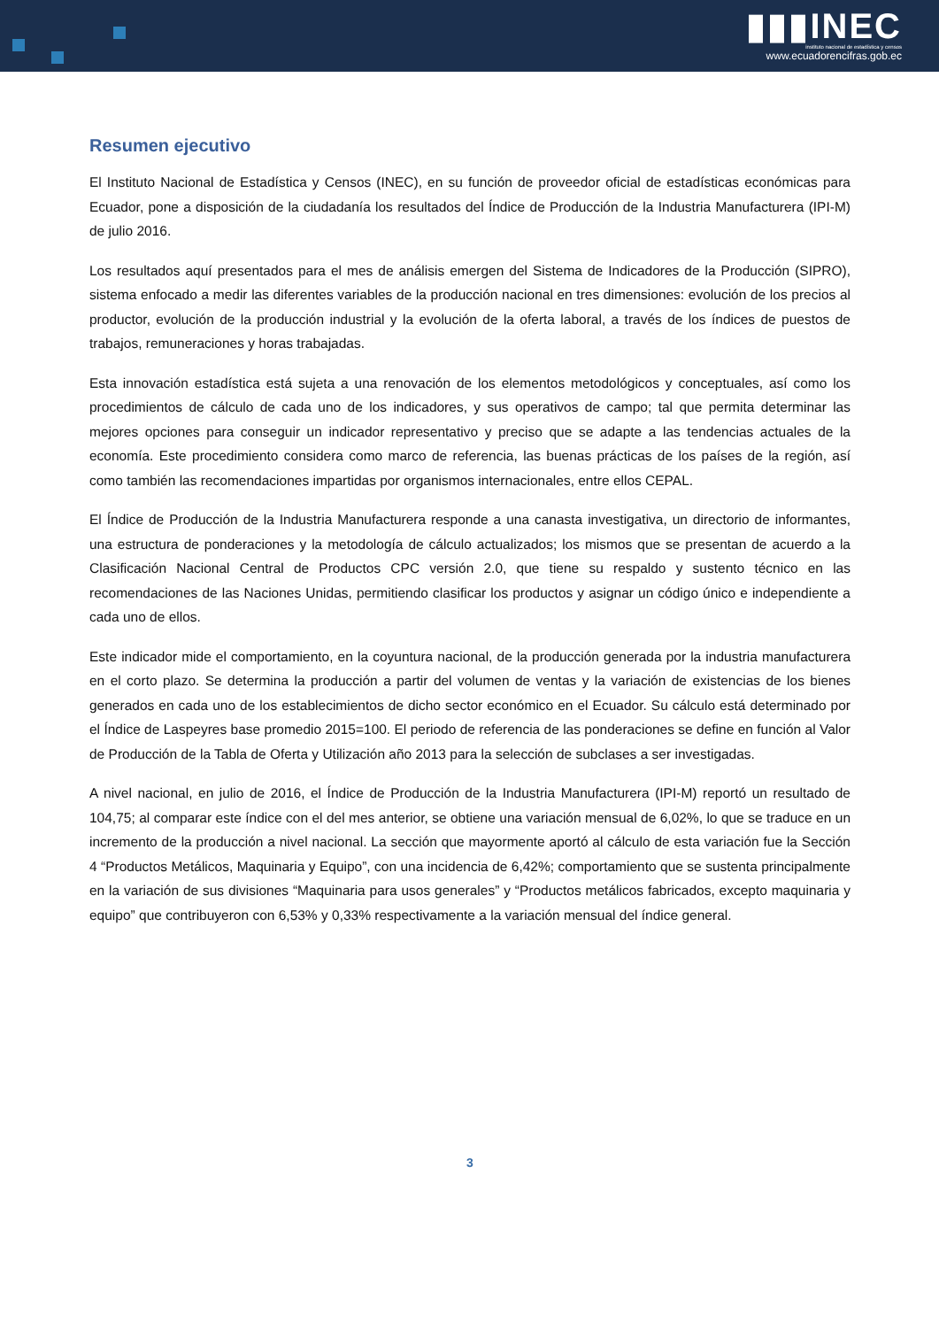▮▮▮INEC
instituto nacional de estadística y censos
www.ecuadorencifras.gob.ec
Resumen ejecutivo
El Instituto Nacional de Estadística y Censos (INEC), en su función de proveedor oficial de estadísticas económicas para Ecuador, pone a disposición de la ciudadanía los resultados del Índice de Producción de la Industria Manufacturera (IPI-M) de julio 2016.
Los resultados aquí presentados para el mes de análisis emergen del Sistema de Indicadores de la Producción (SIPRO), sistema enfocado a medir las diferentes variables de la producción nacional en tres dimensiones: evolución de los precios al productor, evolución de la producción industrial y la evolución de la oferta laboral, a través de los índices de puestos de trabajos, remuneraciones y horas trabajadas.
Esta innovación estadística está sujeta a una renovación de los elementos metodológicos y conceptuales, así como los procedimientos de cálculo de cada uno de los indicadores, y sus operativos de campo; tal que permita determinar las mejores opciones para conseguir un indicador representativo y preciso que se adapte a las tendencias actuales de la economía. Este procedimiento considera como marco de referencia, las buenas prácticas de los países de la región, así como también las recomendaciones impartidas por organismos internacionales, entre ellos CEPAL.
El Índice de Producción de la Industria Manufacturera responde a una canasta investigativa, un directorio de informantes, una estructura de ponderaciones y la metodología de cálculo actualizados; los mismos que se presentan de acuerdo a la Clasificación Nacional Central de Productos CPC versión 2.0, que tiene su respaldo y sustento técnico en las recomendaciones de las Naciones Unidas, permitiendo clasificar los productos y asignar un código único e independiente a cada uno de ellos.
Este indicador mide el comportamiento, en la coyuntura nacional, de la producción generada por la industria manufacturera en el corto plazo. Se determina la producción a partir del volumen de ventas y la variación de existencias de los bienes generados en cada uno de los establecimientos de dicho sector económico en el Ecuador. Su cálculo está determinado por el Índice de Laspeyres base promedio 2015=100. El periodo de referencia de las ponderaciones se define en función al Valor de Producción de la Tabla de Oferta y Utilización año 2013 para la selección de subclases a ser investigadas.
A nivel nacional, en julio de 2016, el Índice de Producción de la Industria Manufacturera (IPI-M) reportó un resultado de 104,75; al comparar este índice con el del mes anterior, se obtiene una variación mensual de 6,02%, lo que se traduce en un incremento de la producción a nivel nacional. La sección que mayormente aportó al cálculo de esta variación fue la Sección 4 “Productos Metálicos, Maquinaria y Equipo”, con una incidencia de 6,42%; comportamiento que se sustenta principalmente en la variación de sus divisiones “Maquinaria para usos generales” y “Productos metálicos fabricados, excepto maquinaria y equipo” que contribuyeron con 6,53% y 0,33% respectivamente a la variación mensual del índice general.
3